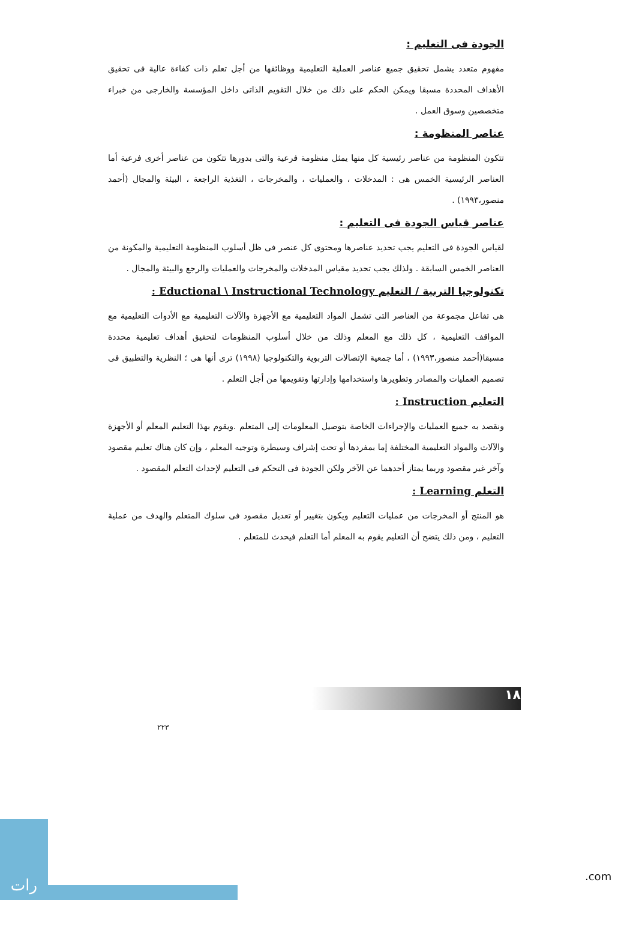الجودة فى التعليم :
مفهوم متعدد يشمل تحقيق جميع عناصر العملية التعليمية ووظائفها من أجل تعلم ذات كفاءة عالية فى تحقيق الأهداف المحددة مسبقا ويمكن الحكم على ذلك من خلال التقويم الذاتى داخل المؤسسة والخارجى من خبراء متخصصين وسوق العمل .
عناصر المنظومة :
تتكون المنظومة من عناصر رئيسية كل منها يمثل منظومة فرعية والتى بدورها تتكون من عناصر أخرى فرعية أما العناصر الرئيسية الخمس هى : المدخلات ، والعمليات ، والمخرجات ، التغذية الراجعة ، البيئة والمجال (أحمد منصور،١٩٩٣) .
عناصر قياس الجودة فى التعليم :
لقياس الجودة فى التعليم يجب تحديد عناصرها ومحتوى كل عنصر فى ظل أسلوب المنظومة التعليمية والمكونة من العناصر الخمس السابقة . ولذلك يجب تحديد مقياس المدخلات والمخرجات والعمليات والرجع والبيئة والمجال .
تكنولوجيا التربية / التعليم Eductional \ Instructional Technology :
هى تفاعل مجموعة من العناصر التى تشمل المواد التعليمية مع الأجهزة والآلات التعليمية مع الأدوات التعليمية مع المواقف التعليمية ، كل ذلك مع المعلم وذلك من خلال أسلوب المنظومات لتحقيق أهداف تعليمية محددة مسبقا(أحمد منصور،١٩٩٣) ، أما جمعية الإتصالات التربوية والتكنولوجيا (١٩٩٨) ترى أنها هى ؛ النظرية والتطبيق فى تصميم العمليات والمصادر وتطويرها واستخدامها وإدارتها وتقويمها من أجل التعلم .
التعليم Instruction :
ونقصد به جميع العمليات والإجراءات الخاصة بتوصيل المعلومات إلى المتعلم .ويقوم بهذا التعليم المعلم أو الأجهزة والآلات والمواد التعليمية المختلفة إما بمفردها أو تحت إشراف وسيطرة وتوجيه المعلم ، وإن كان هناك تعليم مقصود وآخر غير مقصود وربما يمتاز أحدهما عن الآخر ولكن الجودة فى التحكم فى التعليم لإحداث التعلم المقصود .
التعلم Learning :
هو المنتج أو المخرجات من عمليات التعليم ويكون بتغيير أو تعديل مقصود فى سلوك المتعلم والهدف من عملية التعليم ، ومن ذلك يتضح أن التعليم يقوم به المعلم أما التعلم فيحدث للمتعلم .
١٨
٢٢٣
رات
.com